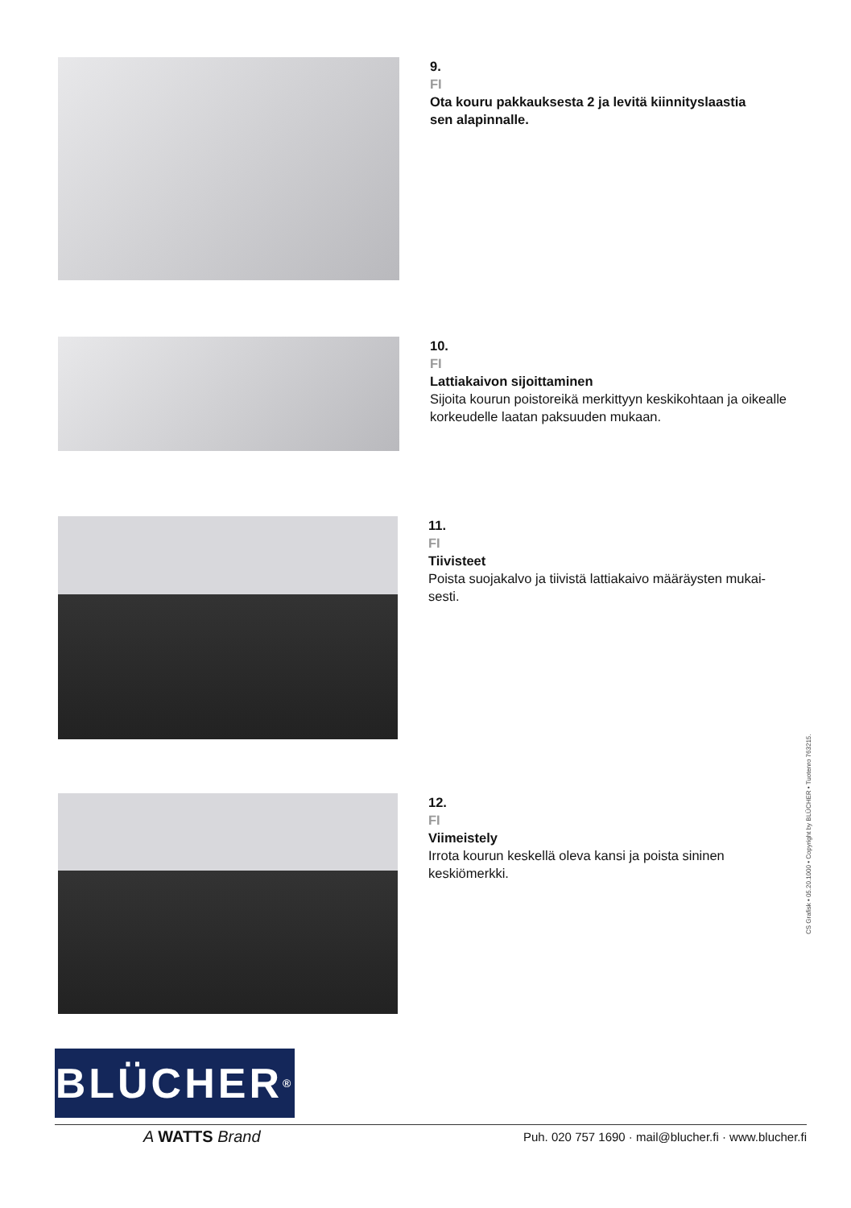9.
FI
Ota kouru pakkauksesta 2 ja levitä kiinnityslaastia
sen alapinnalle.
10.
FI
Lattiakaivon sijoittaminen
Sijoita kourun poistoreikä merkittyyn keskikohtaan ja oikealle
korkeudelle laatan paksuuden mukaan.
11.
FI
Tiivisteet
Poista suojakalvo ja tiivistä lattiakaivo määräysten mukai-
sesti.
12.
FI
Viimeistely
Irrota kourun keskellä oleva kansi ja poista sininen
keskiömerkki.
CS Grafisk • 05.20.1000 • Copyright by BLÜCHER • Tuotenro 763215.
BLÜCHER<sup>®</sup>
A WATTS Brand
Puh. 020 757 1690 · mail@blucher.fi · www.blucher.fi